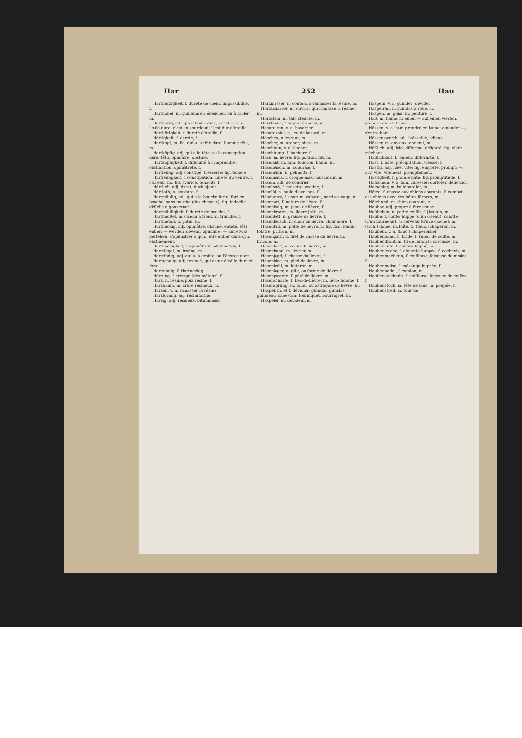Har 252 Hau
Hartherzigkeit, f. dureté de coeur, impassibilité, f.
Harthobel, m. guillaume à ébaucher, ou à racler, m.
Harthörig, adj. qui a l'ouïe dure; er ist —, il a l'ouïe dure, c'est un sourdaud; il est dur d'oreille.
Harthörigkeit, f. dureté d'oreille, f.
Härtigkeit, f. dureté, f.
Hartkopf, m. fig. qui a la tête dure, homme têtu, m.
Hartköpfig, adj. qui a la tête, ou la conception dure; têtu, opiniâtre, obstiné.
Hartköpfigkeit, f. difficulté à comprendre; obstination, opiniâtreté, f.
Hartleibig, adj. constipé, [resserré; fig. tenace.
Hartleibigkeit, f. constipation, dureté du ventre, f. carreau, m.; fig. avarice, tenacité, f.
Härtlich, adj. duret, durius[cule.
Härtloth, n. soudure, f.
Hartmäulig, adj. qui a la bouche forte, fort en bouche, sans bouche (des chevaux); fig. indocile, difficile à gouverner.
Hartmäuligkeit, f. dureté de bouche, f.
Hartmeißel, m. ciseau à froid, m. tranche, f.
Hartmetall, n. potin, m.
Hartnäckig, adj. opiniâtre, obstiné, entêté, têtu, entier; — werden, devenir opiniâtre; — auf etwas bestehen, s'opiniâtrer à qch., être entier dans qch.; obstinément.
Hartnäckigkeit, f. opiniâtreté, obstination, f.
Hartriegel, m. troène, m.
Hartrindig, adj. qui a la croûte, ou l'écorce dure.
Hartschalig, adj. testacé, qui a une écaille dure et forte.
Hartsinnig, f. Hartnäckig.
Härtung, f. trempe (des métaux), f.
Härz, n. résine, poix résine, f.
Härzbaum, m. arbre résineux, m.
Härzen, v. n. ramasser la résine.
Härzförmig, adj. résiniforme.
Härzig, adj. résineux, bitumineux.
Härzmesser, n. couteau à ramasser la résine, m.
Härzscharrer, m. ouvrier qui ramasse la résine, m.
Härzstein, m. talc stéatite, m.
Härztanne, f. sapin résineux, m.
Hasardiren, v. a. hasarder.
Hasardspiel, n. jeu de hasard, m.
Häschen, n levraut, m.
Häscher, m. archer; sbire, m.
Haschiren, v. a. hacher.
Haschirung, f. hachure, f.
Häse, m. lièvre; fig. poltron, fat, m.
Haselant, m. fam. folichon, badin, m.
Häselbusch, m. coudraie, f.
Häselhuhn, n. gélinotte, f.
Häselmaus, f. croque-noix, muscardin, m.
Häseln, adj. de coudrier.
Häselnuß, f. noisette, aveline, f.
Häselöl, n. huile d'avelines, f.
Häselwurz, f. asarum, cabaret, nard sauvage, m.
Häsenart, f. nature de lièvre, f.
Häsenbalg, m. peau de lièvre, f.
Häsenbraten, m. lièvre [rôti, m.
Häsenfett, n. graisse de lièvre, f.
Häsenfleisch, n. chair de lièvre, chair noire, f.
Häsenfuß, m. patte de lièvre, f.; fig. fam. badin, folâtre, poltron, m.
Häsengarn, n. filet de chasse du lièvre, m. bricole, m.
Häsenherz, n. coeur du lièvre, m.
Häsenhund, m. lévrier, m.
Häsenjagd, f. chasse du lièvre, f.
Häsenklee, m. pied-de-lièvre, m.
Häsenkohl, m. laiteron, m.
Häsenlager, n. gîte, ou forme de lièvre, f.
Häsenpastete, f. pâté de lièvre, m.
Häsenscharte, f. bec-de-lièvre, m. lèvre fendue, f.
Häsensprung, m. talon, ou astragale de lièvre, m.
Häspel, m. et f. dévidoir; guindal, guindas, guindeau; cabestan; tourniquet, bourriquet, m.
Häspeler, m. dévideur, m.
Häspeln, v. a. guinder; dévider.
Häspelrad, n. guindas à roue, m.
Häspen, m. gond, m. penture, f.
Häß, m. haine, f.; einen — auf einen werfen, prendre qn. en haine.
Hässen, v. a. haïr, prendre en haine; einander —, s'entre-haïr.
Hässenswerth, adj. haïssable, odieux.
Hässer, m. envieux, ennemi, m.
Häßlich, adj. laid, difforme, défiguré; fig. vilain, méchant.
Häßlichkeit, f. laideur, difformité, f.
Häst, f. hâte, précipitation, vitesse, f.
Hästig, adj. hâté, vite; fig. emporté, prompt; —, adv. vite, vitement, promptement.
Hästigkeit, f. grande hâte; fig. promptitude, f.
Hätscheln, v. a. fam. caresser; dorloter, délicater.
Hatschier, m. hallebardier, m.
Hätze, f. chasse aux chiens courants, f. combat des chiens avec des bêtes féroces, m.
Hätzhund, m. chien courant, m.
Haubar, adj. propre à être coupé.
Haübchen, n. petite coiffe, f. [béguin, m.
Haube, f. coiffe; huppe (d'un oiseau); calotte (d'un fourneau), f.; cerveau (d'une cloche), m. (arch.) dôme, m. faîte, f.; (fauc.) chaperon, m.
Haübeln, v. a. (fauc.) chaperonner.
Haubenband, n. bride, f. ruban de coiffe, m.
Haubendraht, m. fil de laiton [à carcasse, m.
Haubenente, f. canard huppé, m.
Haubenlerche, f. alouette huppée, f. cochevis, m.
Haubenmacherin, f. coiffeuse, faiseuse de modes, f.
Haubenmeise, f. mésange huppée, f.
Haubennadel, f. camion, m.
Haubenstecherin, f. coiffeuse, faiseuse de coiffes, f.
Haubenstock, m. tête de bois, m. poupée, f.
Haubenstreif, m. tour de